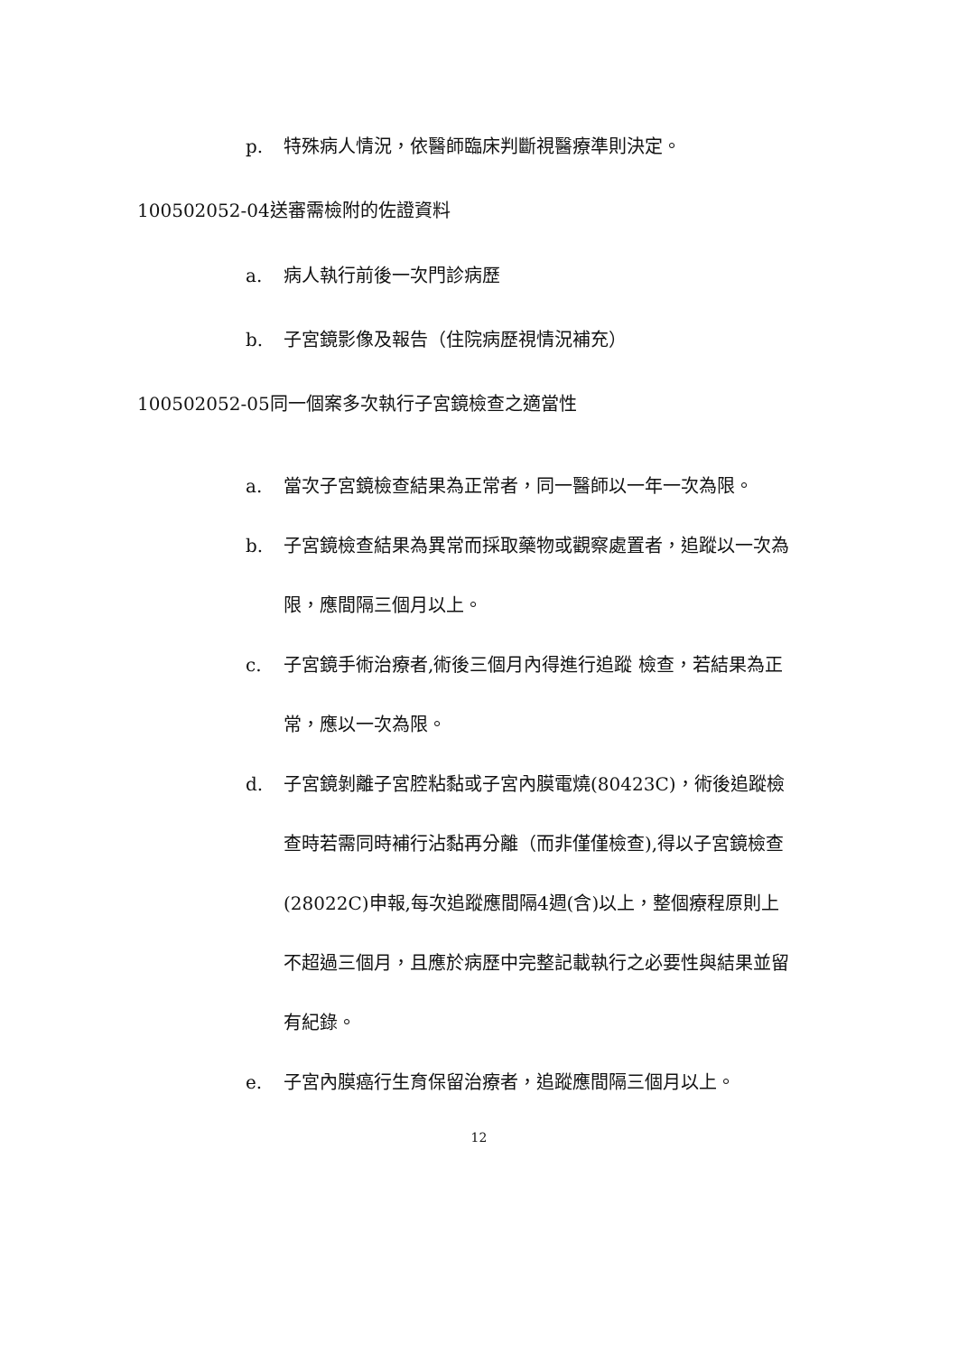p. 特殊病人情況，依醫師臨床判斷視醫療準則決定。
100502052-04送審需檢附的佐證資料
a. 病人執行前後一次門診病歷
b. 子宮鏡影像及報告（住院病歷視情況補充）
100502052-05同一個案多次執行子宮鏡檢查之適當性
a. 當次子宮鏡檢查結果為正常者，同一醫師以一年一次為限。
b. 子宮鏡檢查結果為異常而採取藥物或觀察處置者，追蹤以一次為限，應間隔三個月以上。
c. 子宮鏡手術治療者,術後三個月內得進行追蹤 檢查，若結果為正常，應以一次為限。
d. 子宮鏡剝離子宮腔粘黏或子宮內膜電燒(80423C)，術後追蹤檢查時若需同時補行沾黏再分離（而非僅僅檢查),得以子宮鏡檢查(28022C)申報,每次追蹤應間隔4週(含)以上，整個療程原則上不超過三個月，且應於病歷中完整記載執行之必要性與結果並留有紀錄。
e. 子宮內膜癌行生育保留治療者，追蹤應間隔三個月以上。
12